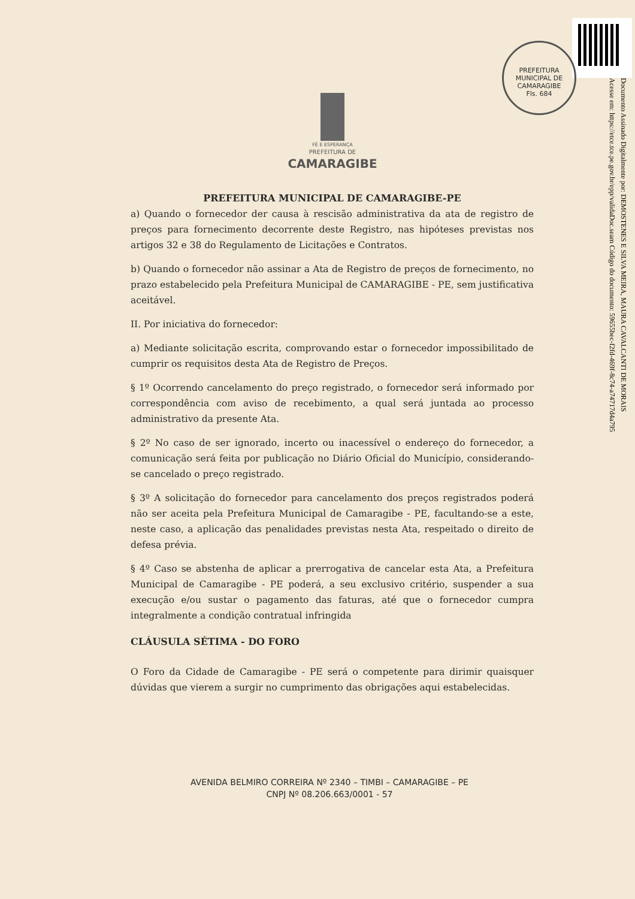PREFEITURA MUNICIPAL DE CAMARAGIBE
Fls. 684
Documento Assinado Digitalmente por: DEMOSTENES E SILVA MEIRA, MAURA CAVALCANTI DE MORAIS
Acesse em: https://etce.tce.pe.gov.br/epp/validaDoc.seam Código do documento: 59655bec-f2fd-469f-8c74-a74717d4a795
FÉ E ESPERANÇA
PREFEITURA DE
CAMARAGIBE
PREFEITURA MUNICIPAL DE CAMARAGIBE-PE
a) Quando o fornecedor der causa à rescisão administrativa da ata de registro de preços para fornecimento decorrente deste Registro, nas hipóteses previstas nos artigos 32 e 38 do Regulamento de Licitações e Contratos.
b) Quando o fornecedor não assinar a Ata de Registro de preços de fornecimento, no prazo estabelecido pela Prefeitura Municipal de CAMARAGIBE - PE, sem justificativa aceitável.
II. Por iniciativa do fornecedor:
a) Mediante solicitação escrita, comprovando estar o fornecedor impossibilitado de cumprir os requisitos desta Ata de Registro de Preços.
§ 1º Ocorrendo cancelamento do preço registrado, o fornecedor será informado por correspondência com aviso de recebimento, a qual será juntada ao processo administrativo da presente Ata.
§ 2º No caso de ser ignorado, incerto ou inacessível o endereço do fornecedor, a comunicação será feita por publicação no Diário Oficial do Município, considerando-se cancelado o preço registrado.
§ 3º A solicitação do fornecedor para cancelamento dos preços registrados poderá não ser aceita pela Prefeitura Municipal de Camaragibe - PE, facultando-se a este, neste caso, a aplicação das penalidades previstas nesta Ata, respeitado o direito de defesa prévia.
§ 4º Caso se abstenha de aplicar a prerrogativa de cancelar esta Ata, a Prefeitura Municipal de Camaragibe - PE poderá, a seu exclusivo critério, suspender a sua execução e/ou sustar o pagamento das faturas, até que o fornecedor cumpra integralmente a condição contratual infringida
CLÁUSULA SÉTIMA - DO FORO
O Foro da Cidade de Camaragibe - PE será o competente para dirimir quaisquer dúvidas que vierem a surgir no cumprimento das obrigações aqui estabelecidas.
AVENIDA BELMIRO CORREIRA Nº 2340 – TIMBI – CAMARAGIBE – PE
CNPJ Nº 08.206.663/0001 - 57